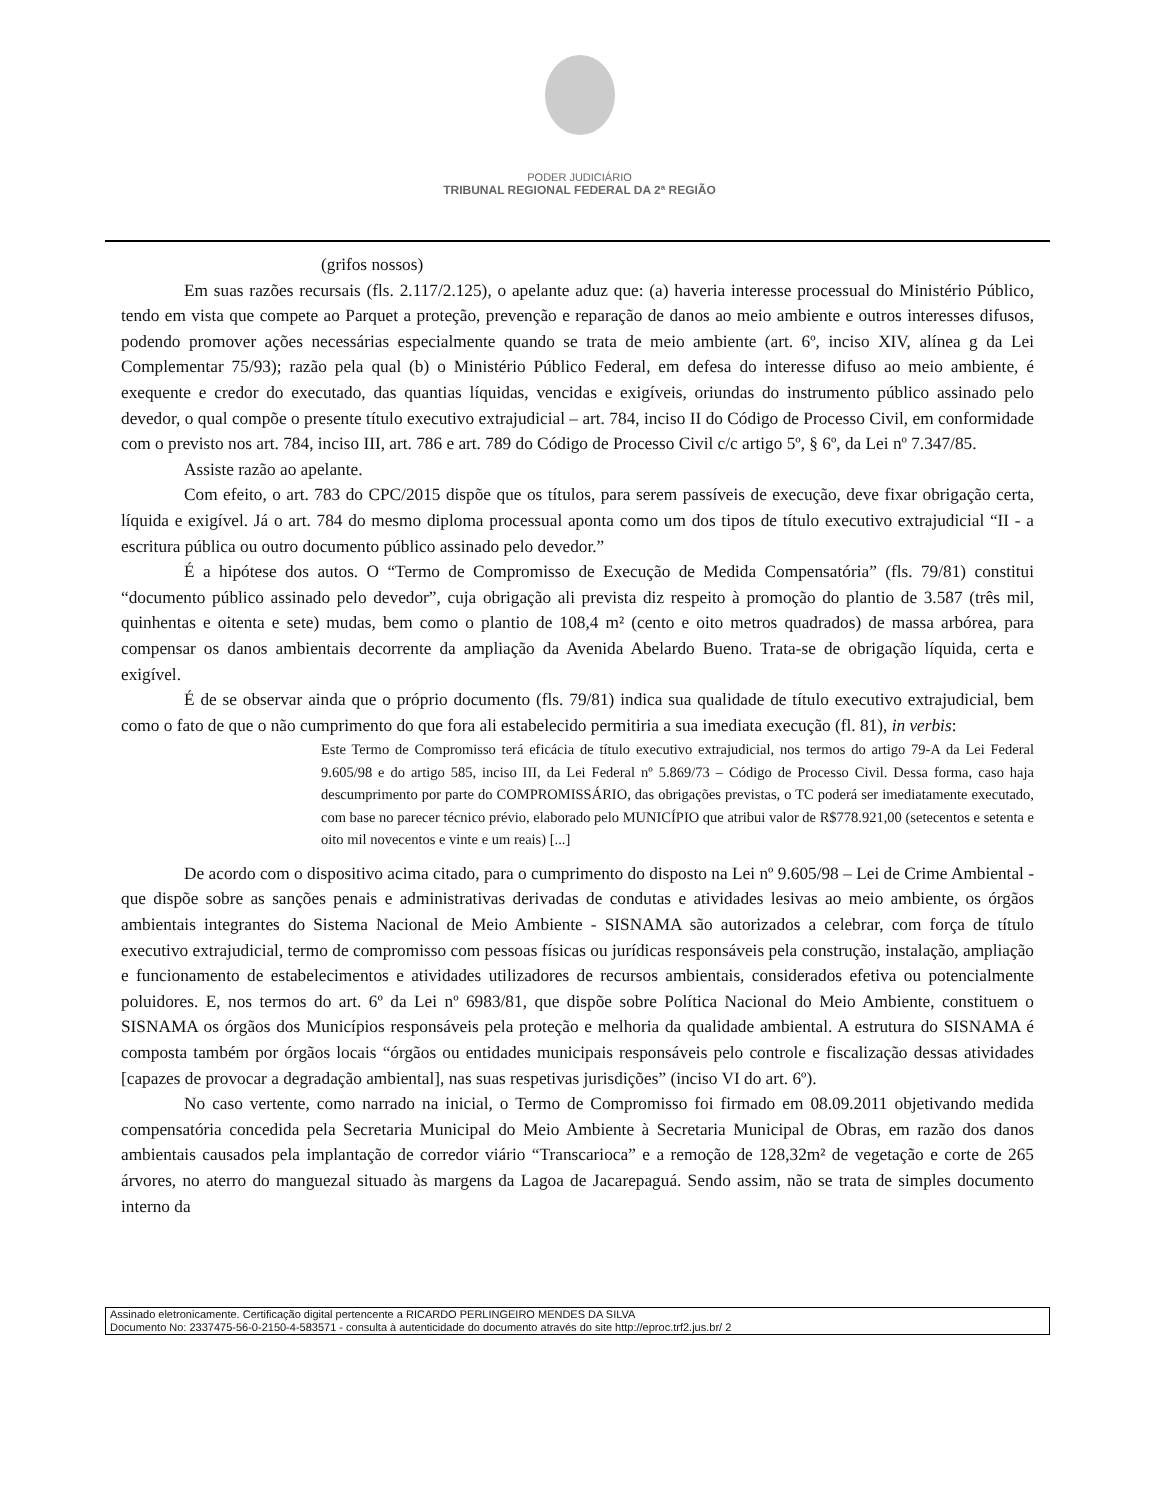PODER JUDICIÁRIO
TRIBUNAL REGIONAL FEDERAL DA 2ª REGIÃO
(grifos nossos)
Em suas razões recursais (fls. 2.117/2.125), o apelante aduz que: (a) haveria interesse processual do Ministério Público, tendo em vista que compete ao Parquet a proteção, prevenção e reparação de danos ao meio ambiente e outros interesses difusos, podendo promover ações necessárias especialmente quando se trata de meio ambiente (art. 6º, inciso XIV, alínea g da Lei Complementar 75/93); razão pela qual (b) o Ministério Público Federal, em defesa do interesse difuso ao meio ambiente, é exequente e credor do executado, das quantias líquidas, vencidas e exigíveis, oriundas do instrumento público assinado pelo devedor, o qual compõe o presente título executivo extrajudicial – art. 784, inciso II do Código de Processo Civil, em conformidade com o previsto nos art. 784, inciso III, art. 786 e art. 789 do Código de Processo Civil c/c artigo 5º, § 6º, da Lei nº 7.347/85.
Assiste razão ao apelante.
Com efeito, o art. 783 do CPC/2015 dispõe que os títulos, para serem passíveis de execução, deve fixar obrigação certa, líquida e exigível. Já o art. 784 do mesmo diploma processual aponta como um dos tipos de título executivo extrajudicial “II - a escritura pública ou outro documento público assinado pelo devedor.”
É a hipótese dos autos. O “Termo de Compromisso de Execução de Medida Compensatória” (fls. 79/81) constitui “documento público assinado pelo devedor”, cuja obrigação ali prevista diz respeito à promoção do plantio de 3.587 (três mil, quinhentas e oitenta e sete) mudas, bem como o plantio de 108,4 m² (cento e oito metros quadrados) de massa arbórea, para compensar os danos ambientais decorrente da ampliação da Avenida Abelardo Bueno. Trata-se de obrigação líquida, certa e exigível.
É de se observar ainda que o próprio documento (fls. 79/81) indica sua qualidade de título executivo extrajudicial, bem como o fato de que o não cumprimento do que fora ali estabelecido permitiria a sua imediata execução (fl. 81), in verbis:
Este Termo de Compromisso terá eficácia de título executivo extrajudicial, nos termos do artigo 79-A da Lei Federal 9.605/98 e do artigo 585, inciso III, da Lei Federal nº 5.869/73 – Código de Processo Civil. Dessa forma, caso haja descumprimento por parte do COMPROMISSÁRIO, das obrigações previstas, o TC poderá ser imediatamente executado, com base no parecer técnico prévio, elaborado pelo MUNICÍPIO que atribui valor de R$778.921,00 (setecentos e setenta e oito mil novecentos e vinte e um reais) [...]
De acordo com o dispositivo acima citado, para o cumprimento do disposto na Lei nº 9.605/98 – Lei de Crime Ambiental - que dispõe sobre as sanções penais e administrativas derivadas de condutas e atividades lesivas ao meio ambiente, os órgãos ambientais integrantes do Sistema Nacional de Meio Ambiente - SISNAMA são autorizados a celebrar, com força de título executivo extrajudicial, termo de compromisso com pessoas físicas ou jurídicas responsáveis pela construção, instalação, ampliação e funcionamento de estabelecimentos e atividades utilizadores de recursos ambientais, considerados efetiva ou potencialmente poluidores. E, nos termos do art. 6º da Lei nº 6983/81, que dispõe sobre Política Nacional do Meio Ambiente, constituem o SISNAMA os órgãos dos Municípios responsáveis pela proteção e melhoria da qualidade ambiental. A estrutura do SISNAMA é composta também por órgãos locais “órgãos ou entidades municipais responsáveis pelo controle e fiscalização dessas atividades [capazes de provocar a degradação ambiental], nas suas respetivas jurisdições” (inciso VI do art. 6º).
No caso vertente, como narrado na inicial, o Termo de Compromisso foi firmado em 08.09.2011 objetivando medida compensatória concedida pela Secretaria Municipal do Meio Ambiente à Secretaria Municipal de Obras, em razão dos danos ambientais causados pela implantação de corredor viário “Transcarioca” e a remoção de 128,32m² de vegetação e corte de 265 árvores, no aterro do manguezal situado às margens da Lagoa de Jacarepaguá. Sendo assim, não se trata de simples documento interno da
Assinado eletronicamente. Certificação digital pertencente a RICARDO PERLINGEIRO MENDES DA SILVA
Documento No: 2337475-56-0-2150-4-583571 - consulta à autenticidade do documento através do site http://eproc.trf2.jus.br/ 2